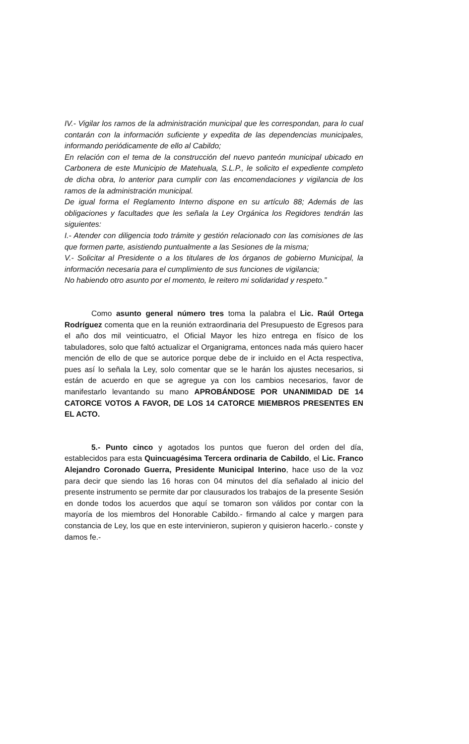IV.- Vigilar los ramos de la administración municipal que les correspondan, para lo cual contarán con la información suficiente y expedita de las dependencias municipales, informando periódicamente de ello al Cabildo;
En relación con el tema de la construcción del nuevo panteón municipal ubicado en Carbonera de este Municipio de Matehuala, S.L.P., le solicito el expediente completo de dicha obra, lo anterior para cumplir con las encomendaciones y vigilancia de los ramos de la administración municipal.
De igual forma el Reglamento Interno dispone en su artículo 88; Además de las obligaciones y facultades que les señala la Ley Orgánica los Regidores tendrán las siguientes:
I.- Atender con diligencia todo trámite y gestión relacionado con las comisiones de las que formen parte, asistiendo puntualmente a las Sesiones de la misma;
V.- Solicitar al Presidente o a los titulares de los órganos de gobierno Municipal, la información necesaria para el cumplimiento de sus funciones de vigilancia;
No habiendo otro asunto por el momento, le reitero mi solidaridad y respeto.”
Como asunto general número tres toma la palabra el Lic. Raúl Ortega Rodríguez comenta que en la reunión extraordinaria del Presupuesto de Egresos para el año dos mil veinticuatro, el Oficial Mayor les hizo entrega en físico de los tabuladores, solo que faltó actualizar el Organigrama, entonces nada más quiero hacer mención de ello de que se autorice porque debe de ir incluido en el Acta respectiva, pues así lo señala la Ley, solo comentar que se le harán los ajustes necesarios, si están de acuerdo en que se agregue ya con los cambios necesarios, favor de manifestarlo levantando su mano APROBÁNDOSE POR UNANIMIDAD DE 14 CATORCE VOTOS A FAVOR, DE LOS 14 CATORCE MIEMBROS PRESENTES EN EL ACTO.
5.- Punto cinco y agotados los puntos que fueron del orden del día, establecidos para esta Quincuagésima Tercera ordinaria de Cabildo, el Lic. Franco Alejandro Coronado Guerra, Presidente Municipal Interino, hace uso de la voz para decir que siendo las 16 horas con 04 minutos del día señalado al inicio del presente instrumento se permite dar por clausurados los trabajos de la presente Sesión en donde todos los acuerdos que aquí se tomaron son válidos por contar con la mayoría de los miembros del Honorable Cabildo.- firmando al calce y margen para constancia de Ley, los que en este intervinieron, supieron y quisieron hacerlo.- conste y damos fe.-